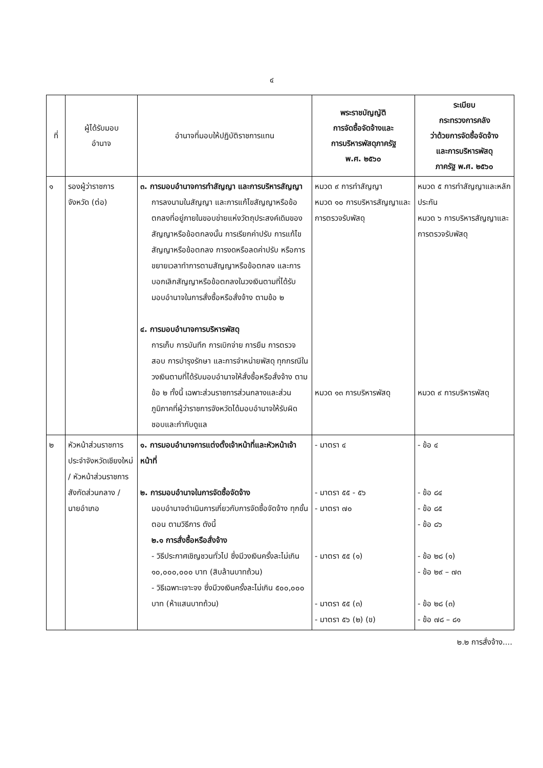๔
| ที่ | ผู้ได้รับมอบ อำนาจ | อำนาจที่มอบให้ปฏิบัติราชการแทน | พระราชบัญญัติ การจัดซื้อจัดจ้างและ การบริหารพัสดุภาครัฐ พ.ศ. ๒๕๖๐ | ระเบียบ กระทรวงการคลัง ว่าด้วยการจัดซื้อจัดจ้าง และการบริหารพัสดุ ภาครัฐ พ.ศ. ๒๕๖๐ |
| --- | --- | --- | --- | --- |
| ๑ | รองผู้ว่าราชการจังหวัด (ต่อ) | ๓. การมอบอำนาจการทำสัญญา และการบริหารสัญญา การลงนามในสัญญา และการแก้ไขสัญญาหรือข้อตกลงที่อยู่ภายในขอบข่ายแห่งวัตถุประสงค์เดิมของสัญญาหรือข้อตกลงนั้น การเรียกค่าปรับ การแก้ไขสัญญาหรือข้อตกลง การงดหรือลดค่าปรับ หรือการขยายเวลาทำการตามสัญญาหรือข้อตกลง และการบอกเลิกสัญญาหรือข้อตกลงในวงเงินตามที่ได้รับมอบอำนาจในการสั่งซื้อหรือสั่งจ้าง ตามข้อ ๒ ๔. การมอบอำนาจการบริหารพัสดุ การเก็บ การบันทึก การเบิกจ่าย การยืม การตรวจสอบ การบำรุงรักษา และการจำหน่ายพัสดุ ทุกกรณีในวงเงินตามที่ได้รับมอบอำนาจให้สั่งซื้อหรือสั่งจ้าง ตามข้อ ๒ ทั้งนี้ เฉพาะส่วนราชการส่วนกลางและส่วนภูมิภาคที่ผู้ว่าราชการจังหวัดได้มอบอำนาจให้รับผิดชอบและกำกับดูแล | หมวด ๙ การทำสัญญา หมวด ๑๐ การบริหารสัญญาและการตรวจรับพัสดุ หมวด ๑๓ การบริหารพัสดุ | หมวด ๕ การทำสัญญาและหลักประกัน หมวด ๖ การบริหารสัญญาและการตรวจรับพัสดุ หมวด ๙ การบริหารพัสดุ |
| ๒ | หัวหน้าส่วนราชการประจำจังหวัดเชียงใหม่ / หัวหน้าส่วนราชการสังกัดส่วนกลาง / นายอำเภอ | ๑. การมอบอำนาจการแต่งตั้งเจ้าหน้าที่และหัวหน้าเจ้าหน้าที่ ๒. การมอบอำนาจในการจัดซื้อจัดจ้าง มอบอำนาจดำเนินการเกี่ยวกับการจัดซื้อจัดจ้าง ทุกขั้นตอน ตามวิธีการ ดังนี้ ๒.๑ การสั่งซื้อหรือสั่งจ้าง - วิธีประกาศเชิญชวนทั่วไป ซึ่งมีวงเงินครั้งละไม่เกิน ๑๐,๐๐๐,๐๐๐ บาท (สิบล้านบาทถ้วน) - วิธีเฉพาะเจาะจง ซึ่งมีวงเงินครั้งละไม่เกิน ๕๐๐,๐๐๐ บาท (ห้าแสนบาทถ้วน) | - มาตรา ๔ - มาตรา ๕๕ - ๕๖ - มาตรา ๗๐ - มาตรา ๕๕ (๑) - มาตรา ๕๕ (๓) - มาตรา ๕๖ (๒) (ข) | - ข้อ ๔ - ข้อ ๘๔ - ข้อ ๘๕ - ข้อ ๘๖ - ข้อ ๒๘ (๑) - ข้อ ๒๙ – ๗๓ - ข้อ ๒๘ (๓) - ข้อ ๗๘ – ๘๑ |
๒.๒ การสั่งจ้าง....